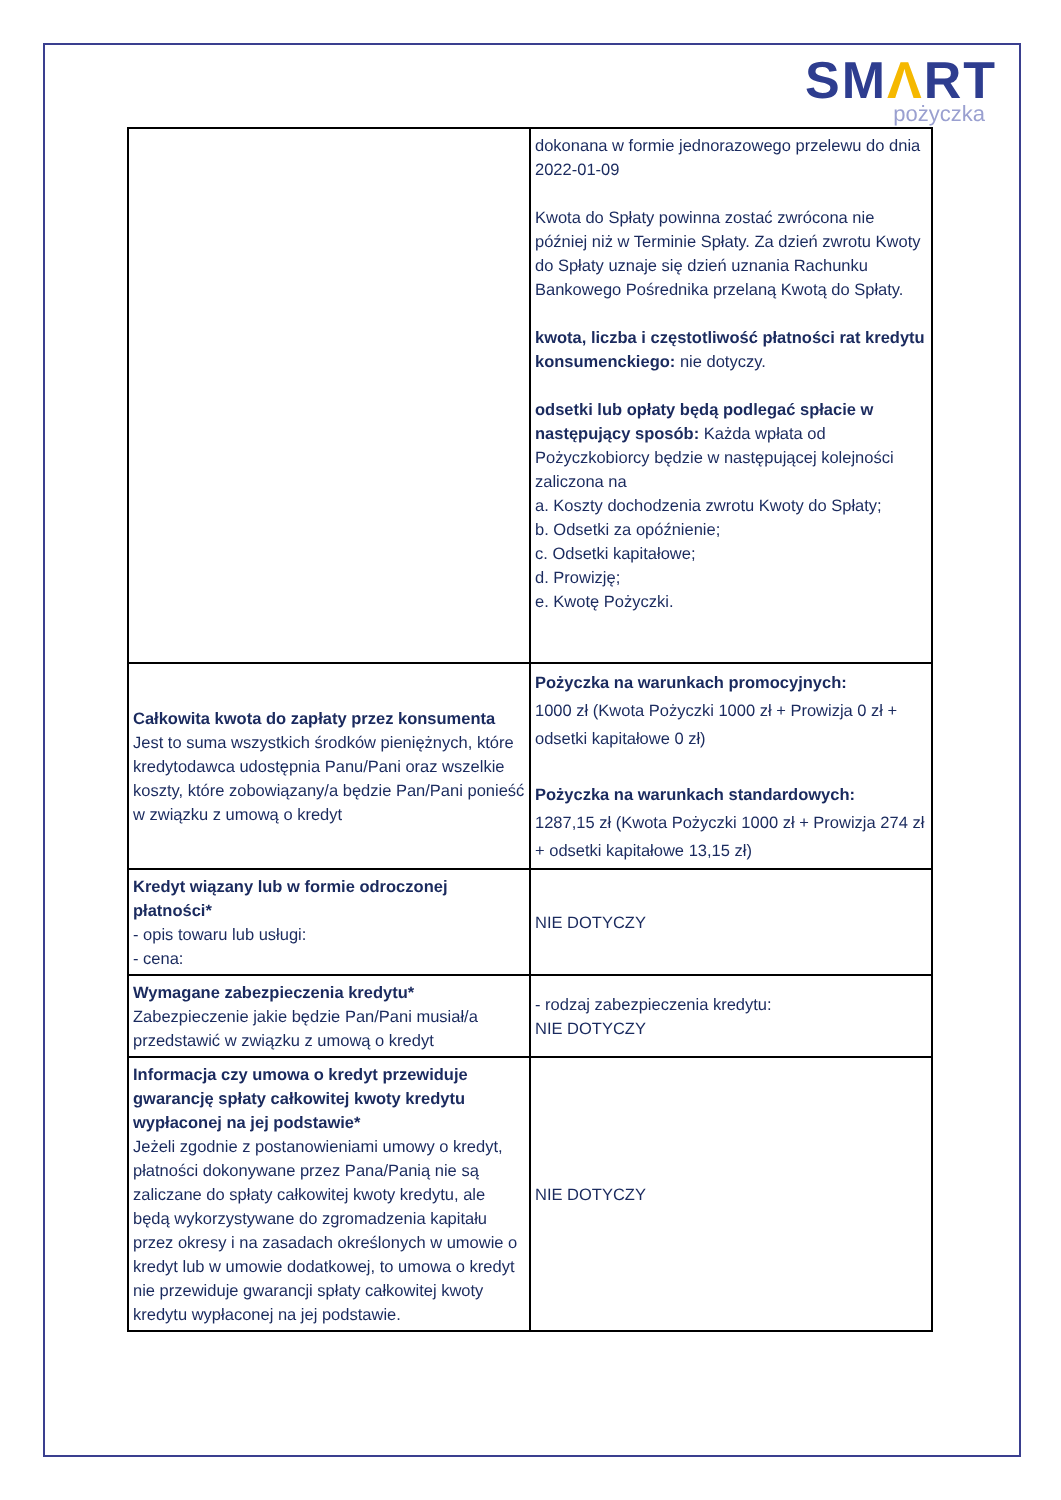SMΛRT
pożyczka
| | dokonana w formie jednorazowego przelewu do dnia 2022-01-09 Kwota do Spłaty powinna zostać zwrócona nie później niż w Terminie Spłaty. Za dzień zwrotu Kwoty do Spłaty uznaje się dzień uznania Rachunku Bankowego Pośrednika przelaną Kwotą do Spłaty. kwota, liczba i częstotliwość płatności rat kredytu konsumenckiego: nie dotyczy. odsetki lub opłaty będą podlegać spłacie w następujący sposób: Każda wpłata od Pożyczkobiorcy będzie w następującej kolejności zaliczona na a. Koszty dochodzenia zwrotu Kwoty do Spłaty; b. Odsetki za opóźnienie; c. Odsetki kapitałowe; d. Prowizję; e. Kwotę Pożyczki. |
| Całkowita kwota do zapłaty przez konsumenta Jest to suma wszystkich środków pieniężnych, które kredytodawca udostępnia Panu/Pani oraz wszelkie koszty, które zobowiązany/a będzie Pan/Pani ponieść w związku z umową o kredyt | Pożyczka na warunkach promocyjnych: 1000 zł (Kwota Pożyczki 1000 zł + Prowizja 0 zł + odsetki kapitałowe 0 zł) Pożyczka na warunkach standardowych: 1287,15 zł (Kwota Pożyczki 1000 zł + Prowizja 274 zł + odsetki kapitałowe 13,15 zł) |
| Kredyt wiązany lub w formie odroczonej płatności* - opis towaru lub usługi: - cena: | NIE DOTYCZY |
| Wymagane zabezpieczenia kredytu* Zabezpieczenie jakie będzie Pan/Pani musiał/a przedstawić w związku z umową o kredyt | - rodzaj zabezpieczenia kredytu: NIE DOTYCZY |
| Informacja czy umowa o kredyt przewiduje gwarancję spłaty całkowitej kwoty kredytu wypłaconej na jej podstawie* Jeżeli zgodnie z postanowieniami umowy o kredyt, płatności dokonywane przez Pana/Panią nie są zaliczane do spłaty całkowitej kwoty kredytu, ale będą wykorzystywane do zgromadzenia kapitału przez okresy i na zasadach określonych w umowie o kredyt lub w umowie dodatkowej, to umowa o kredyt nie przewiduje gwarancji spłaty całkowitej kwoty kredytu wypłaconej na jej podstawie. | NIE DOTYCZY |